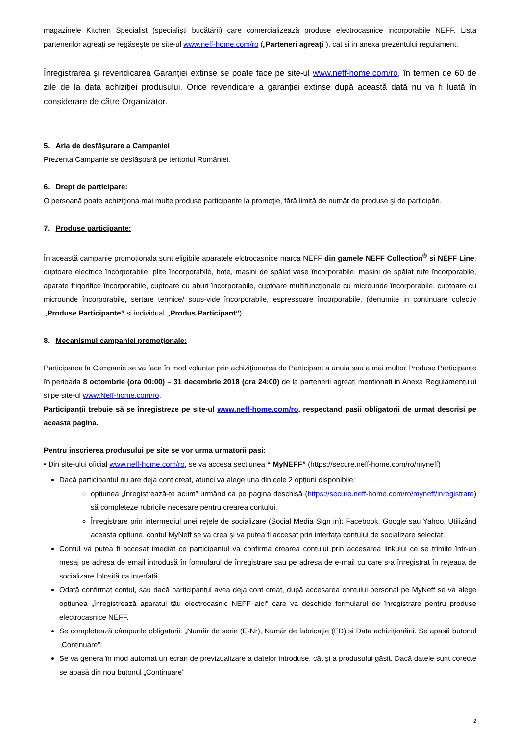magazinele Kitchen Specialist (specialiști bucătării) care comercializează produse electrocasnice incorporabile NEFF. Lista partenerilor agreați se regăsește pe site-ul www.neff-home.com/ro („Parteneri agreați”), cat si in anexa prezentului regulament.
Înregistrarea şi revendicarea Garanţiei extinse se poate face pe site-ul www.neff-home.com/ro, în termen de 60 de zile de la data achiziției produsului. Orice revendicare a garanției extinse după această dată nu va fi luată în considerare de către Organizator.
5. Aria de desfăşurare a Campaniei
Prezenta Campanie se desfăşoară pe teritoriul României.
6. Drept de participare:
O persoană poate achiziţiona mai multe produse participante la promoţie, fără limită de număr de produse şi de participări.
7. Produse participante:
În această campanie promotionala sunt eligibile aparatele elctrocasnice marca NEFF din gamele NEFF Collection<sup>®</sup> si NEFF Line: cuptoare electrice încorporabile, plite încorporabile, hote, mașini de spălat vase încorporabile, mașini de spălat rufe încorporabile, aparate frigorifice încorporabile, cuptoare cu aburi încorporabile, cuptoare multifuncționale cu microunde încorporabile, cuptoare cu microunde încorporabile, sertare termice/ sous-vide încorporabile, espressoare încorporabile, (denumite in continuare colectiv „Produse Participante” si individual „Produs Participant”).
8. Mecanismul campaniei promoţionale:
Participarea la Campanie se va face în mod voluntar prin achiziţionarea de Participant a unuia sau a mai multor Produse Participante în perioada 8 octombrie (ora 00:00) – 31 decembrie 2018 (ora 24:00) de la partenerii agreati mentionati in Anexa Regulamentului si pe site-ul www.Neff-home.com/ro.
Participanţii trebuie să se înregistreze pe site-ul www.neff-home.com/ro, respectand pasii obligatorii de urmat descrisi pe aceasta pagina.
Pentru inscrierea produsului pe site se vor urma urmatorii pasi:
• Din site-ului oficial www.neff-home.com/ro, se va accesa sectiunea “ MyNEFF” (https://secure.neff-home.com/ro/myneff)
Dacă participantul nu are deja cont creat, atunci va alege una din cele 2 opțiuni disponibile:
opțiunea „Înregistrează-te acum” urmând ca pe pagina deschisă (https://secure.neff-home.com/ro/myneff/inregistrare) să completeze rubricile necesare pentru crearea contului.
Înregistrare prin intermediul unei rețele de socializare (Social Media Sign in): Facebook, Google sau Yahoo. Utilizând aceasta opțiune, contul MyNeff se va crea și va putea fi accesat prin interfața contului de socializare selectat.
Contul va putea fi accesat imediat ce participantul va confirma crearea contului prin accesarea linkului ce se trimite într-un mesaj pe adresa de email introdusă în formularul de înregistrare sau pe adresa de e-mail cu care s-a înregistrat în rețeaua de socializare folosită ca interfață.
Odată confirmat contul, sau dacă participantul avea deja cont creat, după accesarea contului personal pe MyNeff se va alege opțiunea „Înregistrează aparatul tău electrocasnic NEFF aici” care va deschide formularul de înregistrare pentru produse electrocasnice NEFF.
Se completează câmpurile obligatorii: „Număr de serie (E-Nr), Număr de fabricație (FD) și Data achiziționării. Se apasă butonul „Continuare”.
Se va genera în mod automat un ecran de previzualizare a datelor introduse, cât și a produsului găsit. Dacă datele sunt corecte se apasă din nou butonul „Continuare”
2